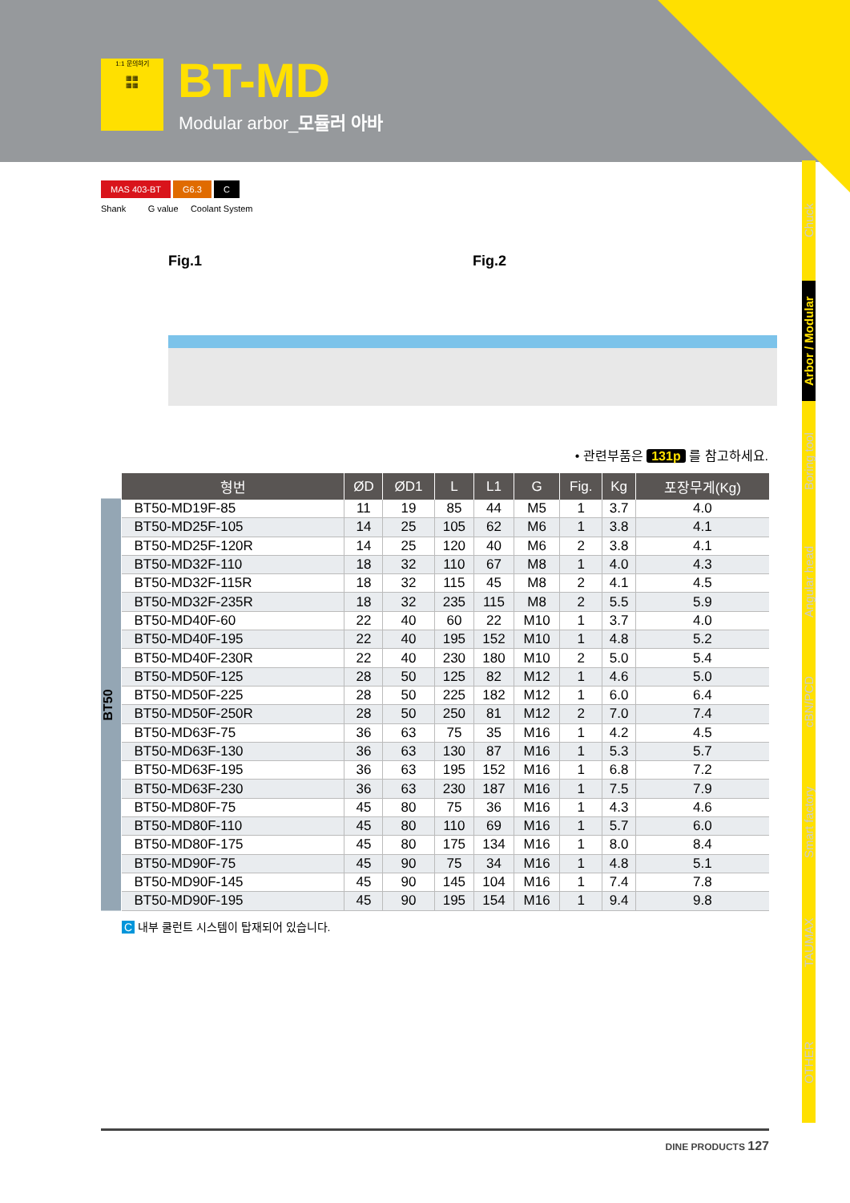1:1 문의하기
▦▦
▦▦
BT-MD
Modular arbor_모듈러 아바
Chuck
Arbor / Modular
Boring tool
Angular head
cBN/PCD
Smart factory
TAUMAX
OTHER
MAS 403-BT G6.3 C
Shank G value Coolant System
Fig.1 Fig.2
• 관련부품은 131p 를 참고하세요.
BT50
| 형번 | ØD | ØD1 | L | L1 | G | Fig. | Kg | 포장무게(Kg) |
| --- | --- | --- | --- | --- | --- | --- | --- | --- |
| BT50-MD19F-85 | 11 | 19 | 85 | 44 | M5 | 1 | 3.7 | 4.0 |
| BT50-MD25F-105 | 14 | 25 | 105 | 62 | M6 | 1 | 3.8 | 4.1 |
| BT50-MD25F-120R | 14 | 25 | 120 | 40 | M6 | 2 | 3.8 | 4.1 |
| BT50-MD32F-110 | 18 | 32 | 110 | 67 | M8 | 1 | 4.0 | 4.3 |
| BT50-MD32F-115R | 18 | 32 | 115 | 45 | M8 | 2 | 4.1 | 4.5 |
| BT50-MD32F-235R | 18 | 32 | 235 | 115 | M8 | 2 | 5.5 | 5.9 |
| BT50-MD40F-60 | 22 | 40 | 60 | 22 | M10 | 1 | 3.7 | 4.0 |
| BT50-MD40F-195 | 22 | 40 | 195 | 152 | M10 | 1 | 4.8 | 5.2 |
| BT50-MD40F-230R | 22 | 40 | 230 | 180 | M10 | 2 | 5.0 | 5.4 |
| BT50-MD50F-125 | 28 | 50 | 125 | 82 | M12 | 1 | 4.6 | 5.0 |
| BT50-MD50F-225 | 28 | 50 | 225 | 182 | M12 | 1 | 6.0 | 6.4 |
| BT50-MD50F-250R | 28 | 50 | 250 | 81 | M12 | 2 | 7.0 | 7.4 |
| BT50-MD63F-75 | 36 | 63 | 75 | 35 | M16 | 1 | 4.2 | 4.5 |
| BT50-MD63F-130 | 36 | 63 | 130 | 87 | M16 | 1 | 5.3 | 5.7 |
| BT50-MD63F-195 | 36 | 63 | 195 | 152 | M16 | 1 | 6.8 | 7.2 |
| BT50-MD63F-230 | 36 | 63 | 230 | 187 | M16 | 1 | 7.5 | 7.9 |
| BT50-MD80F-75 | 45 | 80 | 75 | 36 | M16 | 1 | 4.3 | 4.6 |
| BT50-MD80F-110 | 45 | 80 | 110 | 69 | M16 | 1 | 5.7 | 6.0 |
| BT50-MD80F-175 | 45 | 80 | 175 | 134 | M16 | 1 | 8.0 | 8.4 |
| BT50-MD90F-75 | 45 | 90 | 75 | 34 | M16 | 1 | 4.8 | 5.1 |
| BT50-MD90F-145 | 45 | 90 | 145 | 104 | M16 | 1 | 7.4 | 7.8 |
| BT50-MD90F-195 | 45 | 90 | 195 | 154 | M16 | 1 | 9.4 | 9.8 |
C 내부 쿨런트 시스템이 탑재되어 있습니다.
DINE PRODUCTS 127